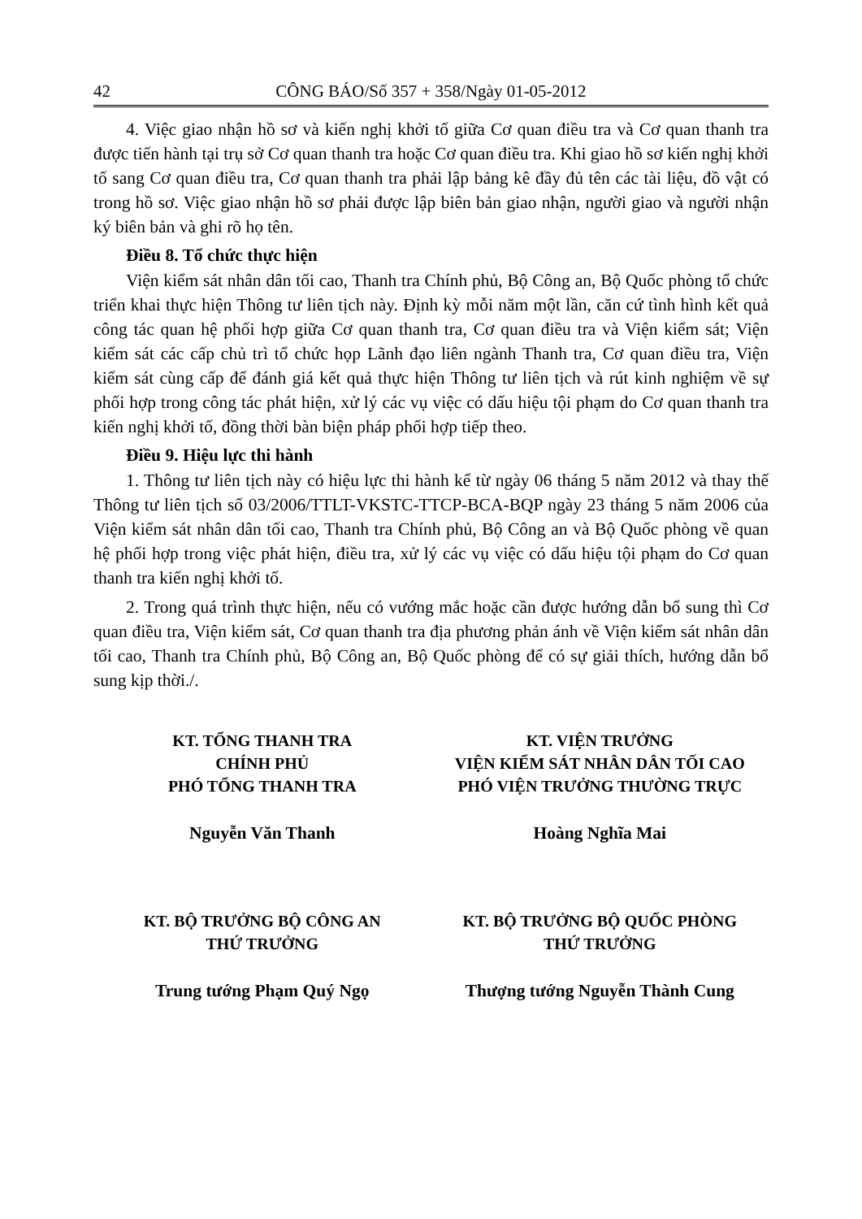42 CÔNG BÁO/Số 357 + 358/Ngày 01-05-2012
4. Việc giao nhận hồ sơ và kiến nghị khởi tố giữa Cơ quan điều tra và Cơ quan thanh tra được tiến hành tại trụ sở Cơ quan thanh tra hoặc Cơ quan điều tra. Khi giao hồ sơ kiến nghị khởi tố sang Cơ quan điều tra, Cơ quan thanh tra phải lập bảng kê đầy đủ tên các tài liệu, đồ vật có trong hồ sơ. Việc giao nhận hồ sơ phải được lập biên bản giao nhận, người giao và người nhận ký biên bản và ghi rõ họ tên.
Điều 8. Tổ chức thực hiện
Viện kiểm sát nhân dân tối cao, Thanh tra Chính phủ, Bộ Công an, Bộ Quốc phòng tổ chức triển khai thực hiện Thông tư liên tịch này. Định kỳ mỗi năm một lần, căn cứ tình hình kết quả công tác quan hệ phối hợp giữa Cơ quan thanh tra, Cơ quan điều tra và Viện kiểm sát; Viện kiểm sát các cấp chủ trì tổ chức họp Lãnh đạo liên ngành Thanh tra, Cơ quan điều tra, Viện kiểm sát cùng cấp để đánh giá kết quả thực hiện Thông tư liên tịch và rút kinh nghiệm về sự phối hợp trong công tác phát hiện, xử lý các vụ việc có dấu hiệu tội phạm do Cơ quan thanh tra kiến nghị khởi tố, đồng thời bàn biện pháp phối hợp tiếp theo.
Điều 9. Hiệu lực thi hành
1. Thông tư liên tịch này có hiệu lực thi hành kể từ ngày 06 tháng 5 năm 2012 và thay thế Thông tư liên tịch số 03/2006/TTLT-VKSTC-TTCP-BCA-BQP ngày 23 tháng 5 năm 2006 của Viện kiểm sát nhân dân tối cao, Thanh tra Chính phủ, Bộ Công an và Bộ Quốc phòng về quan hệ phối hợp trong việc phát hiện, điều tra, xử lý các vụ việc có dấu hiệu tội phạm do Cơ quan thanh tra kiến nghị khởi tố.
2. Trong quá trình thực hiện, nếu có vướng mắc hoặc cần được hướng dẫn bổ sung thì Cơ quan điều tra, Viện kiểm sát, Cơ quan thanh tra địa phương phản ánh về Viện kiểm sát nhân dân tối cao, Thanh tra Chính phủ, Bộ Công an, Bộ Quốc phòng để có sự giải thích, hướng dẫn bổ sung kịp thời./.
KT. TỔNG THANH TRA
CHÍNH PHỦ
PHÓ TỔNG THANH TRA
Nguyễn Văn Thanh
KT. VIỆN TRƯỞNG
VIỆN KIỂM SÁT NHÂN DÂN TỐI CAO
PHÓ VIỆN TRƯỞNG THƯỜNG TRỰC
Hoàng Nghĩa Mai
KT. BỘ TRƯỞNG BỘ CÔNG AN
THỨ TRƯỞNG
Trung tướng Phạm Quý Ngọ
KT. BỘ TRƯỞNG BỘ QUỐC PHÒNG
THỨ TRƯỞNG
Thượng tướng Nguyễn Thành Cung